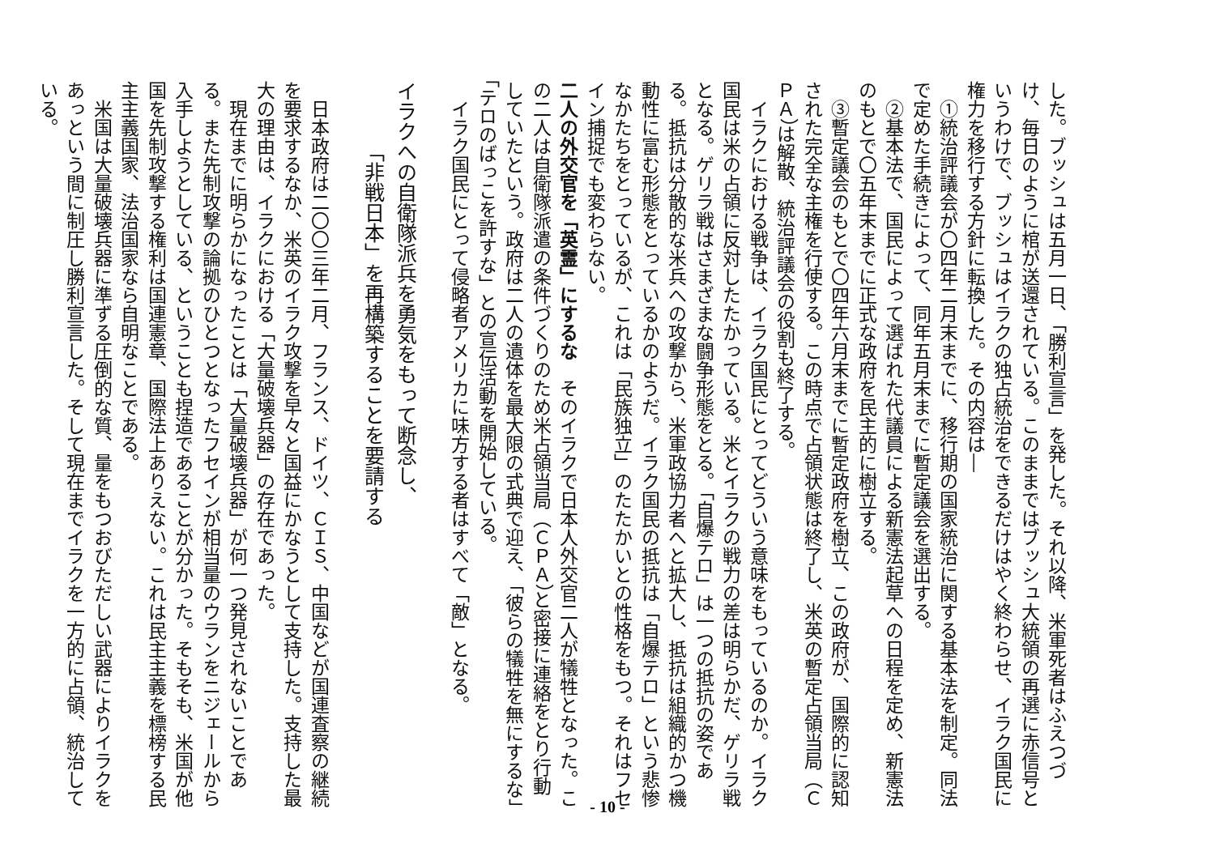した。ブッシュは五月一日、「勝利宣言」を発した。それ以降、米軍死者はふえつづけ、毎日のように棺が送還されている。このままではブッシュ大統領の再選に赤信号というわけで、ブッシュはイラクの独占統治をできるだけはやく終わらせ、イラク国民に権力を移行する方針に転換した。その内容は―
①統治評議会が〇四年二月末までに、移行期の国家統治に関する基本法を制定。同法で定めた手続きによって、同年五月末までに暫定議会を選出する。
②基本法で、国民によって選ばれた代議員による新憲法起草への日程を定め、新憲法のもとで〇五年末までに正式な政府を民主的に樹立する。
③暫定議会のもとで〇四年六月末までに暫定政府を樹立、この政府が、国際的に認知された完全な主権を行使する。この時点で占領状態は終了し、米英の暫定占領当局（ＣＰＡ）は解散、統治評議会の役割も終了する。
イラクにおける戦争は、イラク国民にとってどういう意味をもっているのか。イラク国民は米の占領に反対したたかっている。米とイラクの戦力の差は明らかだ、ゲリラ戦となる。ゲリラ戦はさまざまな闘争形態をとる。「自爆テロ」は一つの抵抗の姿である。抵抗は分散的な米兵への攻撃から、米軍政協力者へと拡大し、抵抗は組織的かつ機動性に富む形態をとっているかのようだ。イラク国民の抵抗は「自爆テロ」という悲惨なかたちをとっているが、これは「民族独立」のたたかいとの性格をもつ。それはフセイン捕捉でも変わらない。
二人の外交官を「英霊」にするな　そのイラクで日本人外交官二人が犠牲となった。この二人は自衛隊派遣の条件づくりのため米占領当局（ＣＰＡ）と密接に連絡をとり行動していたという。政府は二人の遺体を最大限の式典で迎え、「彼らの犠牲を無にするな」「テロのばっこを許すな」との宣伝活動を開始している。
イラク国民にとって侵略者アメリカに味方する者はすべて「敵」となる。
イラクへの自衛隊派兵を勇気をもって断念し、
「非戦日本」を再構築することを要請する
日本政府は二〇〇三年二月、フランス、ドイツ、ＣＩＳ、中国などが国連査察の継続を要求するなか、米英のイラク攻撃を早々と国益にかなうとして支持した。支持した最大の理由は、イラクにおける「大量破壊兵器」の存在であった。
現在までに明らかになったことは「大量破壊兵器」が何一つ発見されないことである。また先制攻撃の論拠のひとつとなったフセインが相当量のウランをニジェールから入手しようとしている、ということも捏造であることが分かった。そもそも、米国が他国を先制攻撃する権利は国連憲章、国際法上ありえない。これは民主主義を標榜する民主主義国家、法治国家なら自明なことである。
米国は大量破壊兵器に準ずる圧倒的な質、量をもつおびただしい武器によりイラクをあっという間に制圧し勝利宣言した。そして現在までイラクを一方的に占領、統治している。
- 10 -